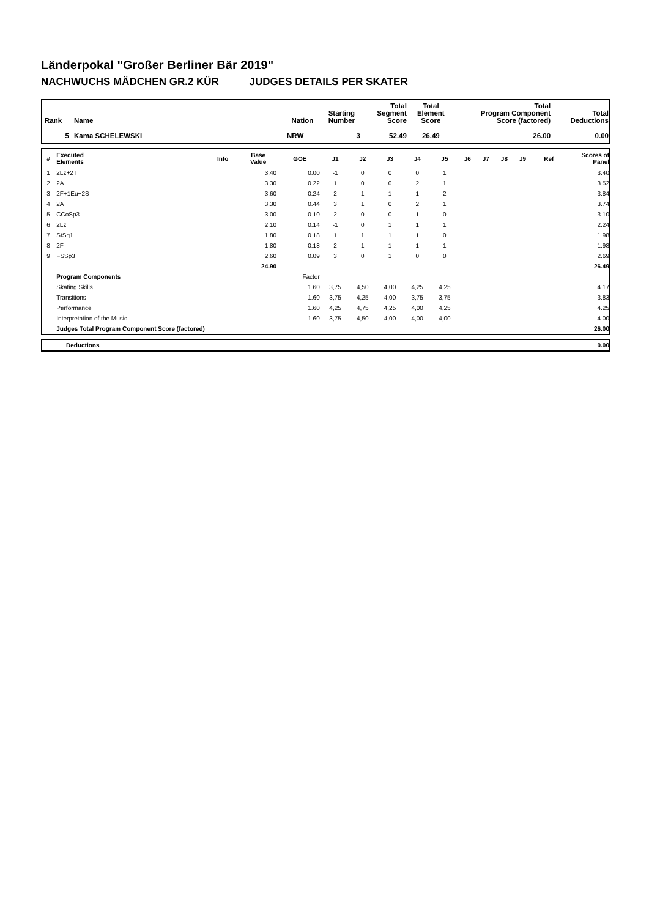Länderpokal "Großer Berliner Bär 2019"
NACHWUCHS MÄDCHEN GR.2 KÜR JUDGES DETAILS PER SKATER
| Rank | Name | Nation | Starting Number | Total Segment Score | Total Element Score | Total Program Component Score (factored) | Total Deductions |
| --- | --- | --- | --- | --- | --- | --- | --- |
| 5 | Kama SCHELEWSKI | NRW | 3 | 52.49 | 26.49 | 26.00 | 0.00 |
| # | Executed Elements | Info | Base Value | GOE | J1 | J2 | J3 | J4 | J5 | J6 | J7 | J8 | J9 | Ref | Scores of Panel |
| --- | --- | --- | --- | --- | --- | --- | --- | --- | --- | --- | --- | --- | --- | --- | --- |
| 1 | 2Lz+2T | | 3.40 | 0.00 | -1 | 0 | 0 | 0 | 1 | | | | | | 3.40 |
| 2 | 2A | | 3.30 | 0.22 | 1 | 0 | 0 | 2 | 1 | | | | | | 3.52 |
| 3 | 2F+1Eu+2S | | 3.60 | 0.24 | 2 | 1 | 1 | 1 | 2 | | | | | | 3.84 |
| 4 | 2A | | 3.30 | 0.44 | 3 | 1 | 0 | 2 | 1 | | | | | | 3.74 |
| 5 | CCoSp3 | | 3.00 | 0.10 | 2 | 0 | 0 | 1 | 0 | | | | | | 3.10 |
| 6 | 2Lz | | 2.10 | 0.14 | -1 | 0 | 1 | 1 | 1 | | | | | | 2.24 |
| 7 | StSq1 | | 1.80 | 0.18 | 1 | 1 | 1 | 1 | 0 | | | | | | 1.98 |
| 8 | 2F | | 1.80 | 0.18 | 2 | 1 | 1 | 1 | 1 | | | | | | 1.98 |
| 9 | FSSp3 | | 2.60 | 0.09 | 3 | 0 | 1 | 0 | 0 | | | | | | 2.69 |
| | | | 24.90 | | | | | | | | | | | | 26.49 |
| | Program Components | | | Factor | | | | | | | | | | | |
| | Skating Skills | | | 1.60 | 3,75 | 4,50 | 4,00 | 4,25 | 4,25 | | | | | | 4.17 |
| | Transitions | | | 1.60 | 3,75 | 4,25 | 4,00 | 3,75 | 3,75 | | | | | | 3.83 |
| | Performance | | | 1.60 | 4,25 | 4,75 | 4,25 | 4,00 | 4,25 | | | | | | 4.25 |
| | Interpretation of the Music | | | 1.60 | 3,75 | 4,50 | 4,00 | 4,00 | 4,00 | | | | | | 4.00 |
| | Judges Total Program Component Score (factored) | | | | | | | | | | | | | | 26.00 |
| | Deductions | 0.00 |